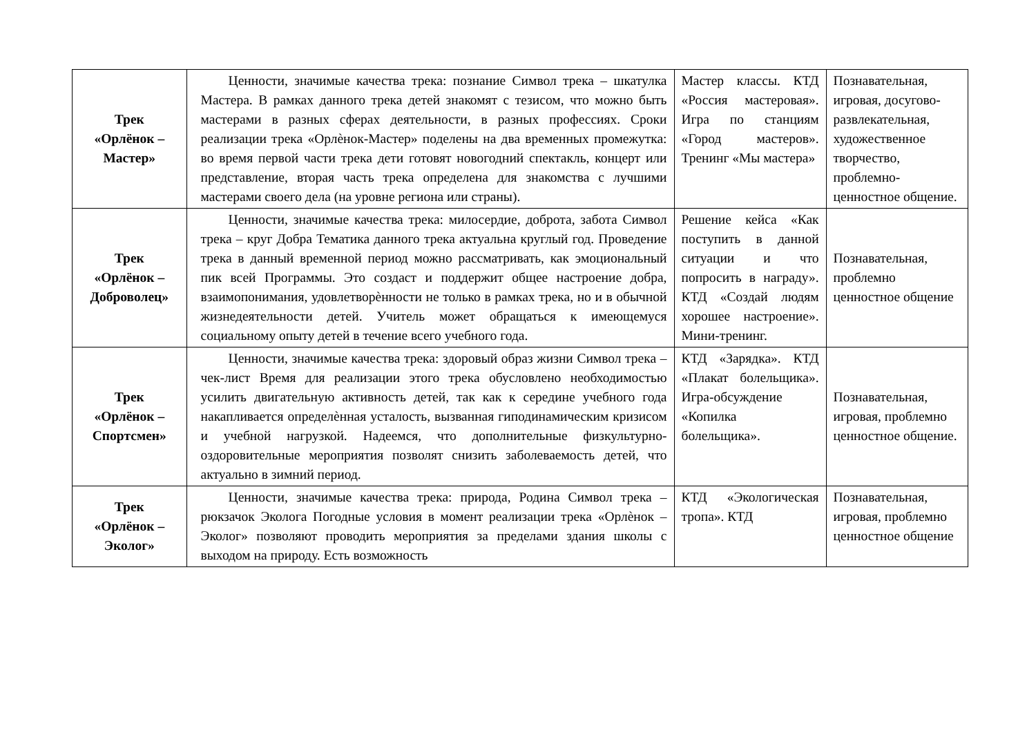| Трек «Орлёнок – Мастер» | Ценности, значимые качества трека: познание Символ трека – шкатулка Мастера. В рамках данного трека детей знакомят с тезисом, что можно быть мастерами в разных сферах деятельности, в разных профессиях. Сроки реализации трека «Орлѐнок-Мастер» поделены на два временных промежутка: во время первой части трека дети готовят новогодний спектакль, концерт или представление, вторая часть трека определена для знакомства с лучшими мастерами своего дела (на уровне региона или страны). | Мастер классы. КТД «Россия мастеровая». Игра по станциям «Город мастеров». Тренинг «Мы мастера» | Познавательная, игровая, досугово-развлекательная, художественное творчество, проблемно-ценностное общение. |
| Трек «Орлёнок – Доброволец» | Ценности, значимые качества трека: милосердие, доброта, забота Символ трека – круг Добра Тематика данного трека актуальна круглый год. Проведение трека в данный временной период можно рассматривать, как эмоциональный пик всей Программы. Это создаст и поддержит общее настроение добра, взаимопонимания, удовлетворѐнности не только в рамках трека, но и в обычной жизнедеятельности детей. Учитель может обращаться к имеющемуся социальному опыту детей в течение всего учебного года. | Решение кейса «Как поступить в данной ситуации и что попросить в награду». КТД «Создай людям хорошее настроение». Мини-тренинг. | Познавательная, проблемно ценностное общение |
| Трек «Орлёнок – Спортсмен» | Ценности, значимые качества трека: здоровый образ жизни Символ трека – чек-лист Время для реализации этого трека обусловлено необходимостью усилить двигательную активность детей, так как к середине учебного года накапливается определѐнная усталость, вызванная гиподинамическим кризисом и учебной нагрузкой. Надеемся, что дополнительные физкультурно-оздоровительные мероприятия позволят снизить заболеваемость детей, что актуально в зимний период. | КТД «Зарядка». КТД «Плакат болельщика». Игра-обсуждение «Копилка болельщика». | Познавательная, игровая, проблемно ценностное общение. |
| Трек «Орлёнок – Эколог» | Ценности, значимые качества трека: природа, Родина Символ трека – рюкзачок Эколога Погодные условия в момент реализации трека «Орлѐнок – Эколог» позволяют проводить мероприятия за пределами здания школы с выходом на природу. Есть возможность | КТД «Экологическая тропа». КТД | Познавательная, игровая, проблемно ценностное общение |